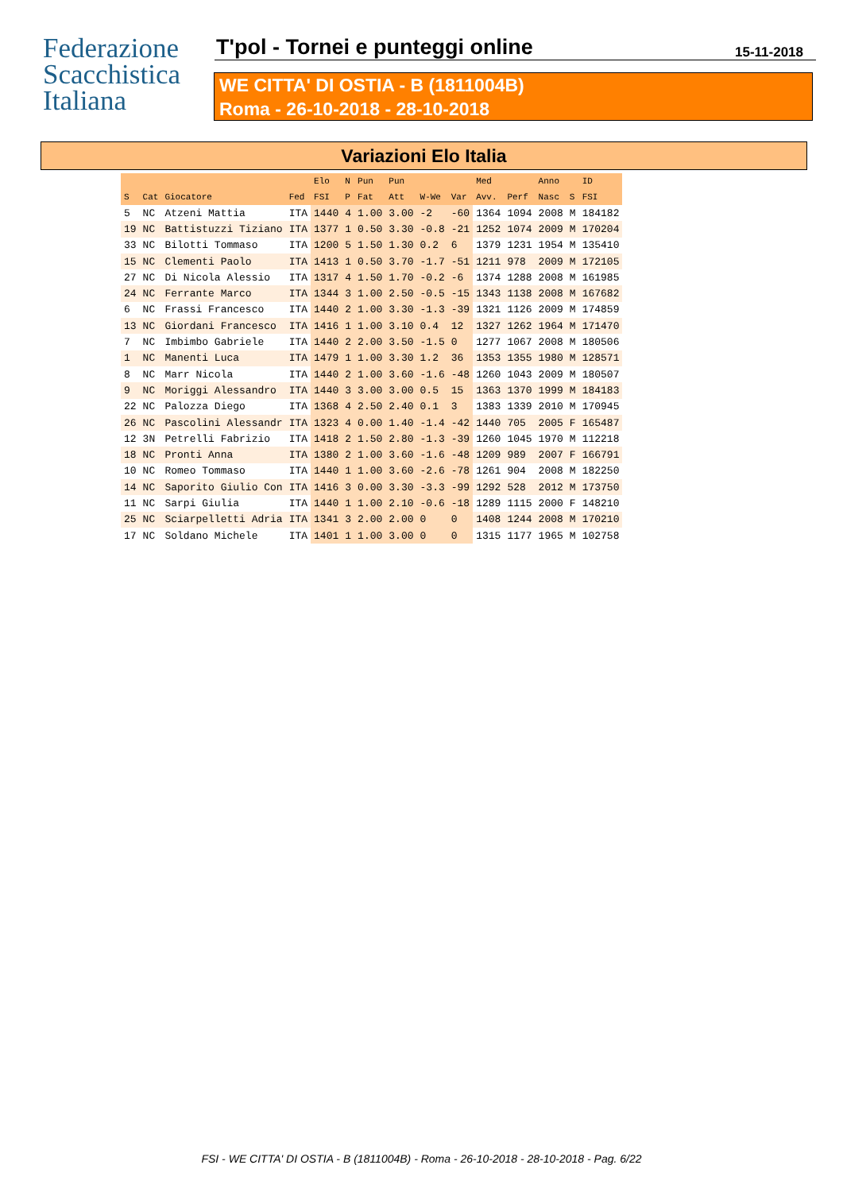Federazione
Scacchistica
Italiana
T'pol - Tornei e punteggi online
15-11-2018
WE CITTA' DI OSTIA - B (1811004B)
Roma - 26-10-2018 - 28-10-2018
Variazioni Elo Italia
| | | | | Elo | N | Pun | Pun | | | Med | | Anno | | ID |
| --- | --- | --- | --- | --- | --- | --- | --- | --- | --- | --- | --- | --- | --- | --- |
| S | Cat | Giocatore | Fed | FSI | P | Fat | Att | W-We | Var | Avv. | Perf | Nasc | S | FSI |
| 5 | NC | Atzeni Mattia | ITA | 1440 | 4 | 1.00 | 3.00 | -2 | -60 | 1364 | 1094 | 2008 | M | 184182 |
| 19 | NC | Battistuzzi Tiziano | ITA | 1377 | 1 | 0.50 | 3.30 | -0.8 | -21 | 1252 | 1074 | 2009 | M | 170204 |
| 33 | NC | Bilotti Tommaso | ITA | 1200 | 5 | 1.50 | 1.30 | 0.2 | 6 | 1379 | 1231 | 1954 | M | 135410 |
| 15 | NC | Clementi Paolo | ITA | 1413 | 1 | 0.50 | 3.70 | -1.7 | -51 | 1211 | 978 | 2009 | M | 172105 |
| 27 | NC | Di Nicola Alessio | ITA | 1317 | 4 | 1.50 | 1.70 | -0.2 | -6 | 1374 | 1288 | 2008 | M | 161985 |
| 24 | NC | Ferrante Marco | ITA | 1344 | 3 | 1.00 | 2.50 | -0.5 | -15 | 1343 | 1138 | 2008 | M | 167682 |
| 6 | NC | Frassi Francesco | ITA | 1440 | 2 | 1.00 | 3.30 | -1.3 | -39 | 1321 | 1126 | 2009 | M | 174859 |
| 13 | NC | Giordani Francesco | ITA | 1416 | 1 | 1.00 | 3.10 | 0.4 | 12 | 1327 | 1262 | 1964 | M | 171470 |
| 7 | NC | Imbimbo Gabriele | ITA | 1440 | 2 | 2.00 | 3.50 | -1.5 | 0 | 1277 | 1067 | 2008 | M | 180506 |
| 1 | NC | Manenti Luca | ITA | 1479 | 1 | 1.00 | 3.30 | 1.2 | 36 | 1353 | 1355 | 1980 | M | 128571 |
| 8 | NC | Marr Nicola | ITA | 1440 | 2 | 1.00 | 3.60 | -1.6 | -48 | 1260 | 1043 | 2009 | M | 180507 |
| 9 | NC | Moriggi Alessandro | ITA | 1440 | 3 | 3.00 | 3.00 | 0.5 | 15 | 1363 | 1370 | 1999 | M | 184183 |
| 22 | NC | Palozza Diego | ITA | 1368 | 4 | 2.50 | 2.40 | 0.1 | 3 | 1383 | 1339 | 2010 | M | 170945 |
| 26 | NC | Pascolini Alessandr | ITA | 1323 | 4 | 0.00 | 1.40 | -1.4 | -42 | 1440 | 705 | 2005 | F | 165487 |
| 12 | 3N | Petrelli Fabrizio | ITA | 1418 | 2 | 1.50 | 2.80 | -1.3 | -39 | 1260 | 1045 | 1970 | M | 112218 |
| 18 | NC | Pronti Anna | ITA | 1380 | 2 | 1.00 | 3.60 | -1.6 | -48 | 1209 | 989 | 2007 | F | 166791 |
| 10 | NC | Romeo Tommaso | ITA | 1440 | 1 | 1.00 | 3.60 | -2.6 | -78 | 1261 | 904 | 2008 | M | 182250 |
| 14 | NC | Saporito Giulio Con | ITA | 1416 | 3 | 0.00 | 3.30 | -3.3 | -99 | 1292 | 528 | 2012 | M | 173750 |
| 11 | NC | Sarpi Giulia | ITA | 1440 | 1 | 1.00 | 2.10 | -0.6 | -18 | 1289 | 1115 | 2000 | F | 148210 |
| 25 | NC | Sciarpelletti Adria | ITA | 1341 | 3 | 2.00 | 2.00 | 0 | 0 | 1408 | 1244 | 2008 | M | 170210 |
| 17 | NC | Soldano Michele | ITA | 1401 | 1 | 1.00 | 3.00 | 0 | 0 | 1315 | 1177 | 1965 | M | 102758 |
FSI - WE CITTA' DI OSTIA - B (1811004B) - Roma - 26-10-2018 - 28-10-2018 - Pag. 6/22